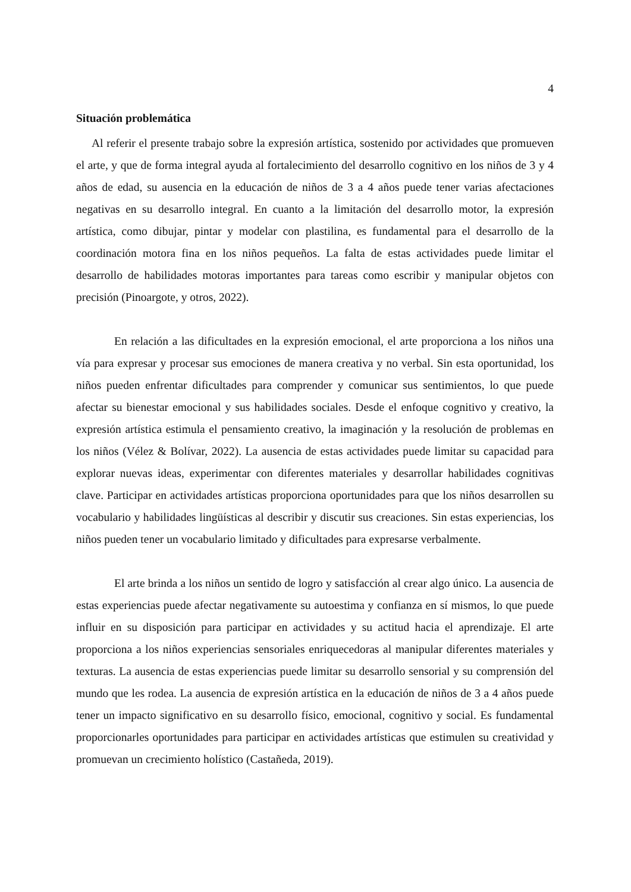4
Situación problemática
Al referir el presente trabajo sobre la expresión artística, sostenido por actividades que promueven el arte, y que de forma integral ayuda al fortalecimiento del desarrollo cognitivo en los niños de 3 y 4 años de edad, su ausencia en la educación de niños de 3 a 4 años puede tener varias afectaciones negativas en su desarrollo integral. En cuanto a la limitación del desarrollo motor, la expresión artística, como dibujar, pintar y modelar con plastilina, es fundamental para el desarrollo de la coordinación motora fina en los niños pequeños. La falta de estas actividades puede limitar el desarrollo de habilidades motoras importantes para tareas como escribir y manipular objetos con precisión (Pinoargote, y otros, 2022).
En relación a las dificultades en la expresión emocional, el arte proporciona a los niños una vía para expresar y procesar sus emociones de manera creativa y no verbal. Sin esta oportunidad, los niños pueden enfrentar dificultades para comprender y comunicar sus sentimientos, lo que puede afectar su bienestar emocional y sus habilidades sociales. Desde el enfoque cognitivo y creativo, la expresión artística estimula el pensamiento creativo, la imaginación y la resolución de problemas en los niños (Vélez & Bolívar, 2022). La ausencia de estas actividades puede limitar su capacidad para explorar nuevas ideas, experimentar con diferentes materiales y desarrollar habilidades cognitivas clave. Participar en actividades artísticas proporciona oportunidades para que los niños desarrollen su vocabulario y habilidades lingüísticas al describir y discutir sus creaciones. Sin estas experiencias, los niños pueden tener un vocabulario limitado y dificultades para expresarse verbalmente.
El arte brinda a los niños un sentido de logro y satisfacción al crear algo único. La ausencia de estas experiencias puede afectar negativamente su autoestima y confianza en sí mismos, lo que puede influir en su disposición para participar en actividades y su actitud hacia el aprendizaje. El arte proporciona a los niños experiencias sensoriales enriquecedoras al manipular diferentes materiales y texturas. La ausencia de estas experiencias puede limitar su desarrollo sensorial y su comprensión del mundo que les rodea. La ausencia de expresión artística en la educación de niños de 3 a 4 años puede tener un impacto significativo en su desarrollo físico, emocional, cognitivo y social. Es fundamental proporcionarles oportunidades para participar en actividades artísticas que estimulen su creatividad y promuevan un crecimiento holístico (Castañeda, 2019).